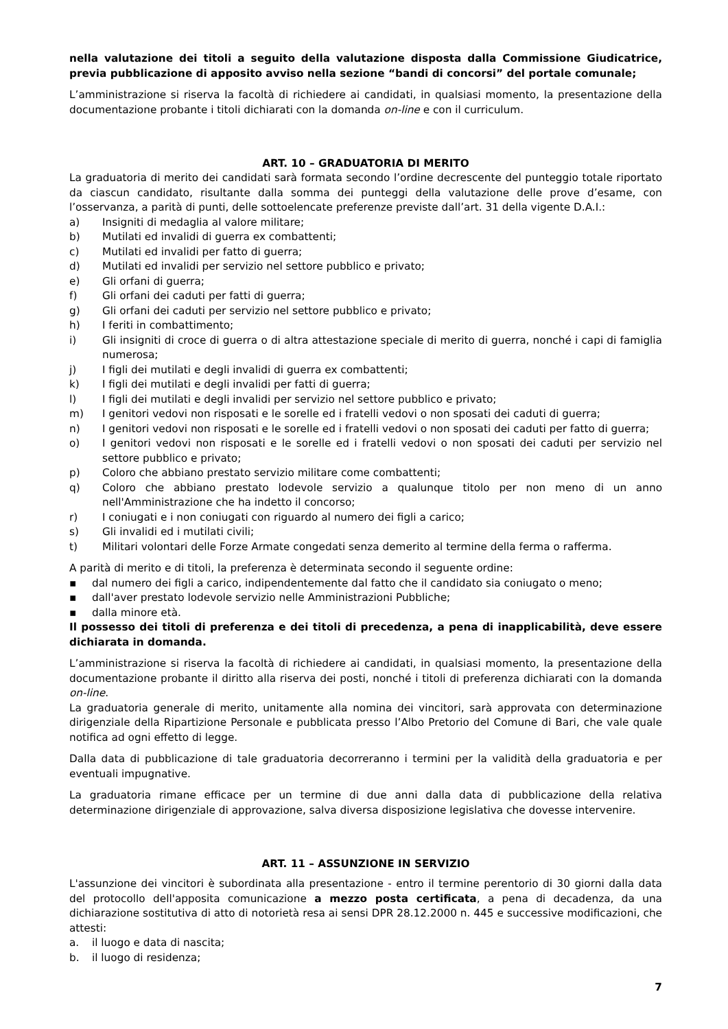nella valutazione dei titoli a seguito della valutazione disposta dalla Commissione Giudicatrice, previa pubblicazione di apposito avviso nella sezione “bandi di concorsi” del portale comunale;
L’amministrazione si riserva la facoltà di richiedere ai candidati, in qualsiasi momento, la presentazione della documentazione probante i titoli dichiarati con la domanda on-line e con il curriculum.
ART. 10 – GRADUATORIA DI MERITO
La graduatoria di merito dei candidati sarà formata secondo l’ordine decrescente del punteggio totale riportato da ciascun candidato, risultante dalla somma dei punteggi della valutazione delle prove d’esame, con l’osservanza, a parità di punti, delle sottoelencate preferenze previste dall’art. 31 della vigente D.A.I.:
a) Insigniti di medaglia al valore militare;
b) Mutilati ed invalidi di guerra ex combattenti;
c) Mutilati ed invalidi per fatto di guerra;
d) Mutilati ed invalidi per servizio nel settore pubblico e privato;
e) Gli orfani di guerra;
f) Gli orfani dei caduti per fatti di guerra;
g) Gli orfani dei caduti per servizio nel settore pubblico e privato;
h) I feriti in combattimento;
i) Gli insigniti di croce di guerra o di altra attestazione speciale di merito di guerra, nonché i capi di famiglia numerosa;
j) I figli dei mutilati e degli invalidi di guerra ex combattenti;
k) I figli dei mutilati e degli invalidi per fatti di guerra;
l) I figli dei mutilati e degli invalidi per servizio nel settore pubblico e privato;
m) I genitori vedovi non risposati e le sorelle ed i fratelli vedovi o non sposati dei caduti di guerra;
n) I genitori vedovi non risposati e le sorelle ed i fratelli vedovi o non sposati dei caduti per fatto di guerra;
o) I genitori vedovi non risposati e le sorelle ed i fratelli vedovi o non sposati dei caduti per servizio nel settore pubblico e privato;
p) Coloro che abbiano prestato servizio militare come combattenti;
q) Coloro che abbiano prestato lodevole servizio a qualunque titolo per non meno di un anno nell'Amministrazione che ha indetto il concorso;
r) I coniugati e i non coniugati con riguardo al numero dei figli a carico;
s) Gli invalidi ed i mutilati civili;
t) Militari volontari delle Forze Armate congedati senza demerito al termine della ferma o rafferma.
A parità di merito e di titoli, la preferenza è determinata secondo il seguente ordine:
▪ dal numero dei figli a carico, indipendentemente dal fatto che il candidato sia coniugato o meno;
▪ dall'aver prestato lodevole servizio nelle Amministrazioni Pubbliche;
▪ dalla minore età.
Il possesso dei titoli di preferenza e dei titoli di precedenza, a pena di inapplicabilità, deve essere dichiarata in domanda.
L’amministrazione si riserva la facoltà di richiedere ai candidati, in qualsiasi momento, la presentazione della documentazione probante il diritto alla riserva dei posti, nonché i titoli di preferenza dichiarati con la domanda on-line.
La graduatoria generale di merito, unitamente alla nomina dei vincitori, sarà approvata con determinazione dirigenziale della Ripartizione Personale e pubblicata presso l’Albo Pretorio del Comune di Bari, che vale quale notifica ad ogni effetto di legge.
Dalla data di pubblicazione di tale graduatoria decorreranno i termini per la validità della graduatoria e per eventuali impugnative.
La graduatoria rimane efficace per un termine di due anni dalla data di pubblicazione della relativa determinazione dirigenziale di approvazione, salva diversa disposizione legislativa che dovesse intervenire.
ART. 11 – ASSUNZIONE IN SERVIZIO
L'assunzione dei vincitori è subordinata alla presentazione - entro il termine perentorio di 30 giorni dalla data del protocollo dell'apposita comunicazione a mezzo posta certificata, a pena di decadenza, da una dichiarazione sostitutiva di atto di notorietà resa ai sensi DPR 28.12.2000 n. 445 e successive modificazioni, che attesti:
a. il luogo e data di nascita;
b. il luogo di residenza;
7